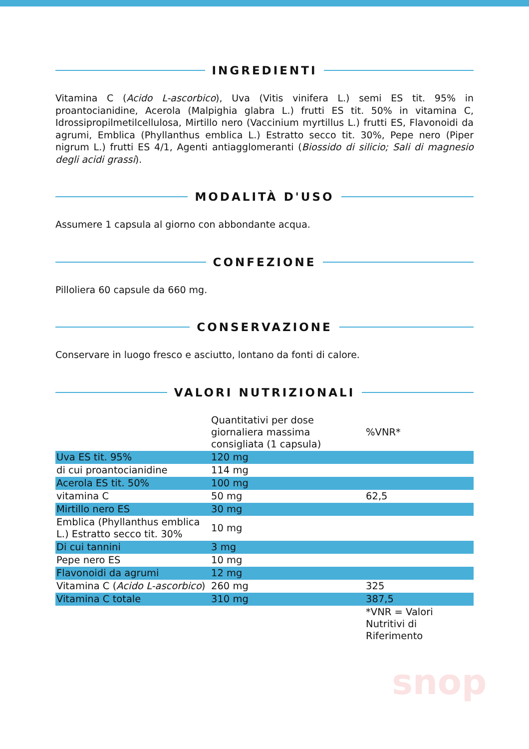INGREDIENTI
Vitamina C (Acido L-ascorbico), Uva (Vitis vinifera L.) semi ES tit. 95% in proantocianidine, Acerola (Malpighia glabra L.) frutti ES tit. 50% in vitamina C, Idrossipropilmetilcellulosa, Mirtillo nero (Vaccinium myrtillus L.) frutti ES, Flavonoidi da agrumi, Emblica (Phyllanthus emblica L.) Estratto secco tit. 30%, Pepe nero (Piper nigrum L.) frutti ES 4/1, Agenti antiagglomeranti (Biossido di silicio; Sali di magnesio degli acidi grassi).
MODALITÀ D'USO
Assumere 1 capsula al giorno con abbondante acqua.
CONFEZIONE
Pilloliera 60 capsule da 660 mg.
CONSERVAZIONE
Conservare in luogo fresco e asciutto, lontano da fonti di calore.
VALORI NUTRIZIONALI
| | Quantitativi per dose giornaliera massima consigliata (1 capsula) | %VNR* |
| --- | --- | --- |
| Uva ES tit. 95% | 120 mg | |
| di cui proantocianidine | 114 mg | |
| Acerola ES tit. 50% | 100 mg | |
| vitamina C | 50 mg | 62,5 |
| Mirtillo nero ES | 30 mg | |
| Emblica (Phyllanthus emblica L.) Estratto secco tit. 30% | 10 mg | |
| Di cui tannini | 3 mg | |
| Pepe nero ES | 10 mg | |
| Flavonoidi da agrumi | 12 mg | |
| Vitamina C ( Acido L-ascorbico ) | 260 mg | 325 |
| Vitamina C totale | 310 mg | 387,5 |
| | | *VNR = Valori Nutritivi di Riferimento |
snop